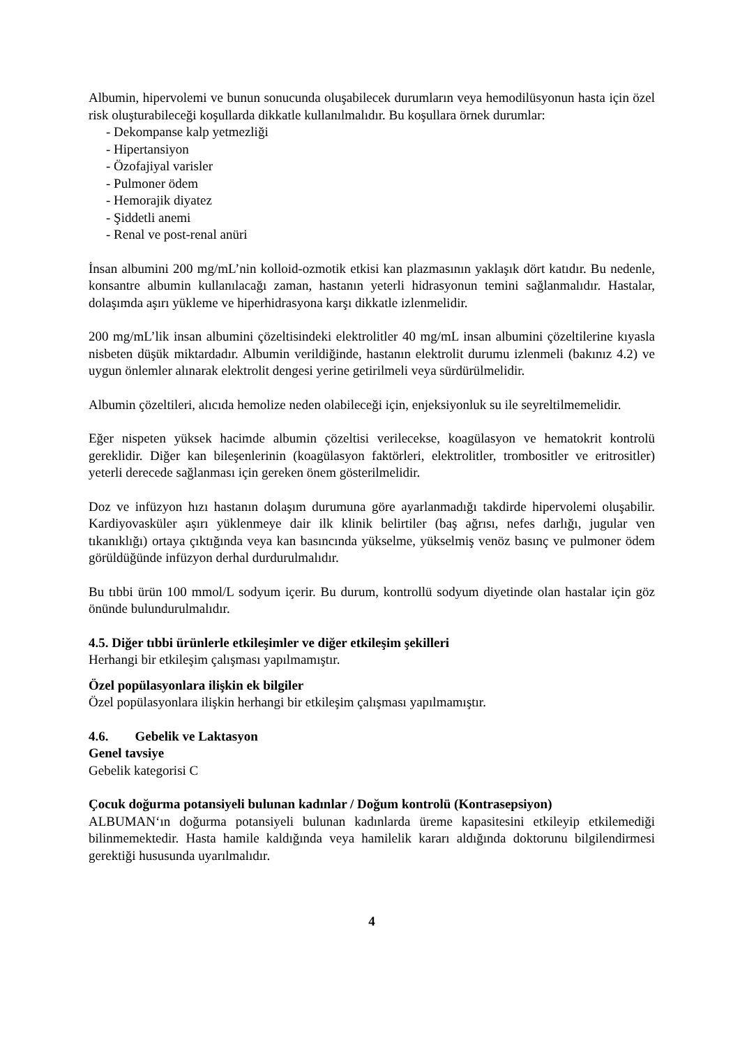Albumin, hipervolemi ve bunun sonucunda oluşabilecek durumların veya hemodilüsyonun hasta için özel risk oluşturabileceği koşullarda dikkatle kullanılmalıdır. Bu koşullara örnek durumlar:
- Dekompanse kalp yetmezliği
- Hipertansiyon
- Özofajiyal varisler
- Pulmoner ödem
- Hemorajik diyatez
- Şiddetli anemi
- Renal ve post-renal anüri
İnsan albumini 200 mg/mL’nin kolloid-ozmotik etkisi kan plazmasının yaklaşık dört katıdır. Bu nedenle, konsantre albumin kullanılacağı zaman, hastanın yeterli hidrasyonun temini sağlanmalıdır. Hastalar, dolaşımda aşırı yükleme ve hiperhidrasyona karşı dikkatle izlenmelidir.
200 mg/mL’lik insan albumini çözeltisindeki elektrolitler 40 mg/mL insan albumini çözeltilerine kıyasla nisbeten düşük miktardadır. Albumin verildiğinde, hastanın elektrolit durumu izlenmeli (bakınız 4.2) ve uygun önlemler alınarak elektrolit dengesi yerine getirilmeli veya sürdürülmelidir.
Albumin çözeltileri, alıcıda hemolize neden olabileceği için, enjeksiyonluk su ile seyreltilmemelidir.
Eğer nispeten yüksek hacimde albumin çözeltisi verilecekse, koagülasyon ve hematokrit kontrolü gereklidir. Diğer kan bileşenlerinin (koagülasyon faktörleri, elektrolitler, trombositler ve eritrositler) yeterli derecede sağlanması için gereken önem gösterilmelidir.
Doz ve infüzyon hızı hastanın dolaşım durumuna göre ayarlanmadığı takdirde hipervolemi oluşabilir. Kardiyovasküler aşırı yüklenmeye dair ilk klinik belirtiler (baş ağrısı, nefes darlığı, jugular ven tıkanıklığı) ortaya çıktığında veya kan basıncında yükselme, yükselmiş venöz basınç ve pulmoner ödem görüldüğünde infüzyon derhal durdurulmalıdır.
Bu tıbbi ürün 100 mmol/L sodyum içerir. Bu durum, kontrollü sodyum diyetinde olan hastalar için göz önünde bulundurulmalıdır.
4.5. Diğer tıbbi ürünlerle etkileşimler ve diğer etkileşim şekilleri
Herhangi bir etkileşim çalışması yapılmamıştır.
Özel popülasyonlara ilişkin ek bilgiler
Özel popülasyonlara ilişkin herhangi bir etkileşim çalışması yapılmamıştır.
4.6. Gebelik ve Laktasyon
Genel tavsiye
Gebelik kategorisi C
Çocuk doğurma potansiyeli bulunan kadınlar / Doğum kontrolü (Kontrasepsiyon)
ALBUMAN‘ın doğurma potansiyeli bulunan kadınlarda üreme kapasitesini etkileyip etkilemediği bilinmemektedir. Hasta hamile kaldığında veya hamilelik kararı aldığında doktorunu bilgilendirmesi gerektiği hususunda uyarılmalıdır.
4